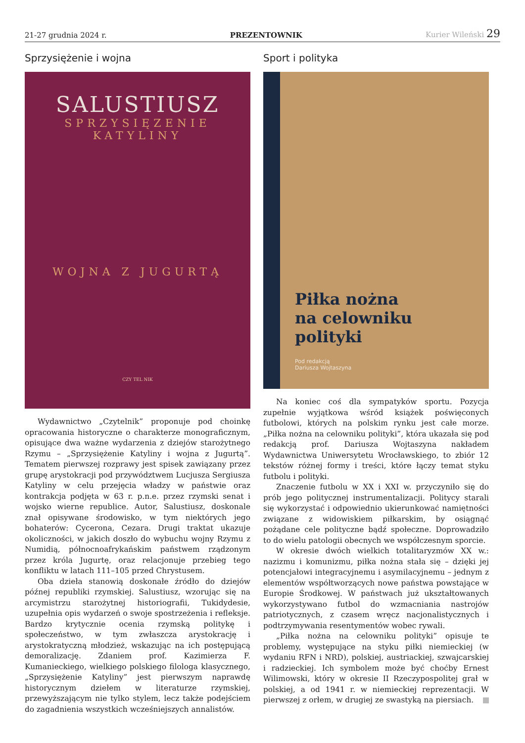21-27 grudnia 2024 r. PREZENTOWNIK Kurier Wileński 29
Sprzysiężenie i wojna
SALUSTIUSZ
SPRZYSIĘZENIE
KATYLINY
WOJNA Z JUGURTĄ
CZY TEL NIK
Wydawnictwo „Czytelnik” proponuje pod choinkę opracowania historyczne o charakterze monograficznym, opisujące dwa ważne wydarzenia z dziejów starożytnego Rzymu – „Sprzysiężenie Katyliny i wojna z Jugurtą”. Tematem pierwszej rozprawy jest spisek zawiązany przez grupę arystokracji pod przywództwem Lucjusza Sergiusza Katyliny w celu przejęcia władzy w państwie oraz kontrakcja podjęta w 63 r. p.n.e. przez rzymski senat i wojsko wierne republice. Autor, Salustiusz, doskonale znał opisywane środowisko, w tym niektórych jego bohaterów: Cycerona, Cezara. Drugi traktat ukazuje okoliczności, w jakich doszło do wybuchu wojny Rzymu z Numidią, północnoafrykańskim państwem rządzonym przez króla Jugurtę, oraz relacjonuje przebieg tego konfliktu w latach 111–105 przed Chrystusem.
Oba dzieła stanowią doskonałe źródło do dziejów późnej republiki rzymskiej. Salustiusz, wzorując się na arcymistrzu starożytnej historiografii, Tukidydesie, uzupełnia opis wydarzeń o swoje spostrzeżenia i refleksje. Bardzo krytycznie ocenia rzymską politykę i społeczeństwo, w tym zwłaszcza arystokrację i arystokratyczną młodzież, wskazując na ich postępującą demoralizację. Zdaniem prof. Kazimierza F. Kumanieckiego, wielkiego polskiego filologa klasycznego, „Sprzysiężenie Katyliny” jest pierwszym naprawdę historycznym dziełem w literaturze rzymskiej, przewyższającym nie tylko stylem, lecz także podejściem do zagadnienia wszystkich wcześniejszych annalistów.
Sport i polityka
Piłka nożna
na celowniku polityki
Pod redakcją
Dariusza Wojtaszyna
Na koniec coś dla sympatyków sportu. Pozycja zupełnie wyjątkowa wśród książek poświęconych futbolowi, których na polskim rynku jest całe morze. „Piłka nożna na celowniku polityki”, która ukazała się pod redakcją prof. Dariusza Wojtaszyna nakładem Wydawnictwa Uniwersytetu Wrocławskiego, to zbiór 12 tekstów różnej formy i treści, które łączy temat styku futbolu i polityki.
Znaczenie futbolu w XX i XXI w. przyczyniło się do prób jego politycznej instrumentalizacji. Politycy starali się wykorzystać i odpowiednio ukierunkować namiętności związane z widowiskiem piłkarskim, by osiągnąć pożądane cele polityczne bądź społeczne. Doprowadziło to do wielu patologii obecnych we współczesnym sporcie.
W okresie dwóch wielkich totalitaryzmów XX w.: nazizmu i komunizmu, piłka nożna stała się – dzięki jej potencjałowi integracyjnemu i asymilacyjnemu – jednym z elementów współtworzących nowe państwa powstające w Europie Środkowej. W państwach już ukształtowanych wykorzystywano futbol do wzmacniania nastrojów patriotycznych, z czasem wręcz nacjonalistycznych i podtrzymywania resentymentów wobec rywali.
„Piłka nożna na celowniku polityki” opisuje te problemy, występujące na styku piłki niemieckiej (w wydaniu RFN i NRD), polskiej, austriackiej, szwajcarskiej i radzieckiej. Ich symbolem może być choćby Ernest Wilimowski, który w okresie II Rzeczypospolitej grał w polskiej, a od 1941 r. w niemieckiej reprezentacji. W pierwszej z orłem, w drugiej ze swastyką na piersiach.